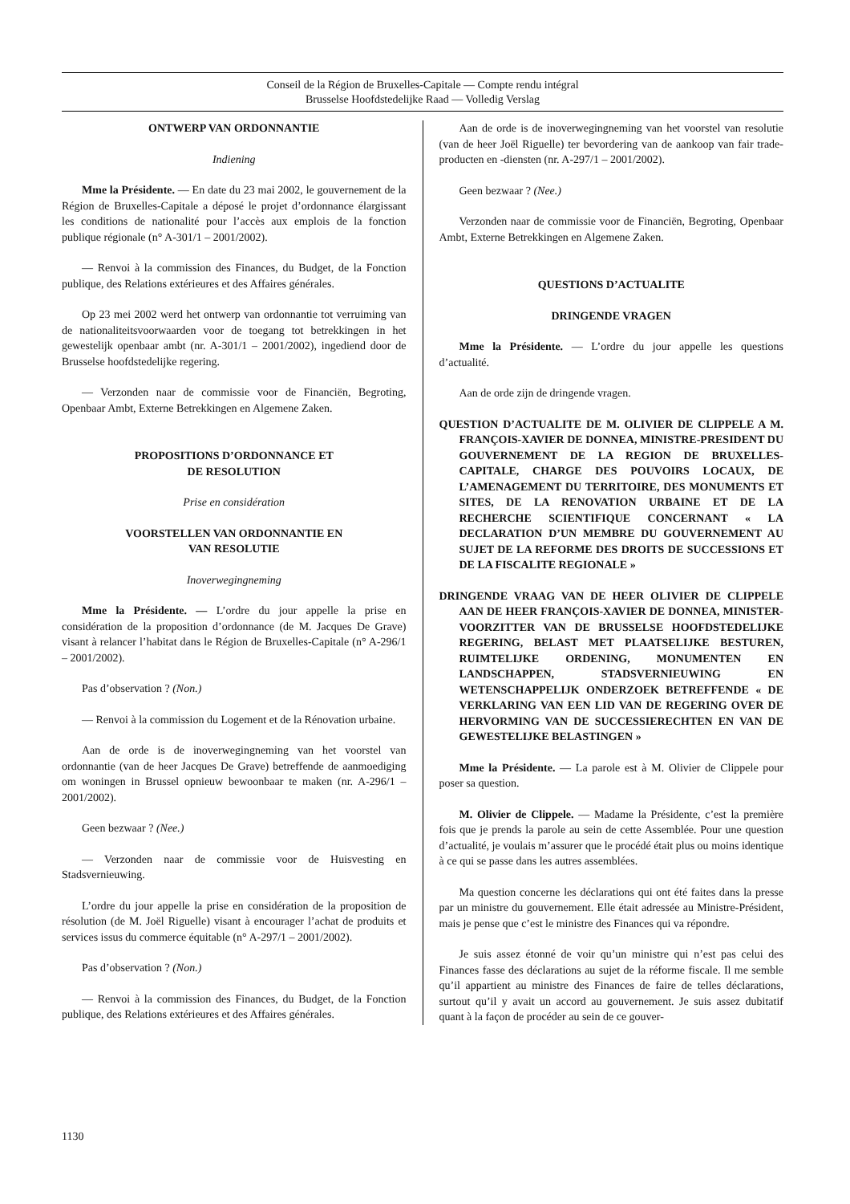Conseil de la Région de Bruxelles-Capitale — Compte rendu intégral
Brusselse Hoofdstedelijke Raad — Volledig Verslag
ONTWERP VAN ORDONNANTIE
Indiening
Mme la Présidente. — En date du 23 mai 2002, le gouvernement de la Région de Bruxelles-Capitale a déposé le projet d’ordonnance élargissant les conditions de nationalité pour l’accès aux emplois de la fonction publique régionale (n° A-301/1 – 2001/2002).
— Renvoi à la commission des Finances, du Budget, de la Fonction publique, des Relations extérieures et des Affaires générales.
Op 23 mei 2002 werd het ontwerp van ordonnantie tot verruiming van de nationaliteitsvoorwaarden voor de toegang tot betrekkingen in het gewestelijk openbaar ambt (nr. A-301/1 – 2001/2002), ingediend door de Brusselse hoofdstedelijke regering.
— Verzonden naar de commissie voor de Financiën, Begroting, Openbaar Ambt, Externe Betrekkingen en Algemene Zaken.
PROPOSITIONS D’ORDONNANCE ET
DE RESOLUTION
Prise en considération
VOORSTELLEN VAN ORDONNANTIE EN
VAN RESOLUTIE
Inoverwegingneming
Mme la Présidente. — L’ordre du jour appelle la prise en considération de la proposition d’ordonnance (de M. Jacques De Grave) visant à relancer l’habitat dans le Région de Bruxelles-Capitale (n° A-296/1 – 2001/2002).
Pas d’observation ? (Non.)
— Renvoi à la commission du Logement et de la Rénovation urbaine.
Aan de orde is de inoverwegingneming van het voorstel van ordonnantie (van de heer Jacques De Grave) betreffende de aanmoediging om woningen in Brussel opnieuw bewoonbaar te maken (nr. A-296/1 – 2001/2002).
Geen bezwaar ? (Nee.)
— Verzonden naar de commissie voor de Huisvesting en Stadsvernieuwing.
L’ordre du jour appelle la prise en considération de la proposition de résolution (de M. Joël Riguelle) visant à encourager l’achat de produits et services issus du commerce équitable (n° A-297/1 – 2001/2002).
Pas d’observation ? (Non.)
— Renvoi à la commission des Finances, du Budget, de la Fonction publique, des Relations extérieures et des Affaires générales.
Aan de orde is de inoverwegingneming van het voorstel van resolutie (van de heer Joël Riguelle) ter bevordering van de aankoop van fair trade-producten en -diensten (nr. A-297/1 – 2001/2002).
Geen bezwaar ? (Nee.)
Verzonden naar de commissie voor de Financiën, Begroting, Openbaar Ambt, Externe Betrekkingen en Algemene Zaken.
QUESTIONS D’ACTUALITE
DRINGENDE VRAGEN
Mme la Présidente. — L’ordre du jour appelle les questions d’actualité.
Aan de orde zijn de dringende vragen.
QUESTION D’ACTUALITE DE M. OLIVIER DE CLIPPELE A M. FRANÇOIS-XAVIER DE DONNEA, MINISTRE-PRESIDENT DU GOUVERNEMENT DE LA REGION DE BRUXELLES-CAPITALE, CHARGE DES POUVOIRS LOCAUX, DE L’AMENAGEMENT DU TERRITOIRE, DES MONUMENTS ET SITES, DE LA RENOVATION URBAINE ET DE LA RECHERCHE SCIENTIFIQUE CONCERNANT « LA DECLARATION D’UN MEMBRE DU GOUVERNEMENT AU SUJET DE LA REFORME DES DROITS DE SUCCESSIONS ET DE LA FISCALITE REGIONALE »
DRINGENDE VRAAG VAN DE HEER OLIVIER DE CLIPPELE AAN DE HEER FRANÇOIS-XAVIER DE DONNEA, MINISTER-VOORZITTER VAN DE BRUSSELSE HOOFDSTEDELIJKE REGERING, BELAST MET PLAATSELIJKE BESTUREN, RUIMTELIJKE ORDENING, MONUMENTEN EN LANDSCHAPPEN, STADSVERNIEUWING EN WETENSCHAPPELIJK ONDERZOEK BETREFFENDE « DE VERKLARING VAN EEN LID VAN DE REGERING OVER DE HERVORMING VAN DE SUCCESSIERECHTEN EN VAN DE GEWESTELIJKE BELASTINGEN »
Mme la Présidente. — La parole est à M. Olivier de Clippele pour poser sa question.
M. Olivier de Clippele. — Madame la Présidente, c’est la première fois que je prends la parole au sein de cette Assemblée. Pour une question d’actualité, je voulais m’assurer que le procédé était plus ou moins identique à ce qui se passe dans les autres assemblées.
Ma question concerne les déclarations qui ont été faites dans la presse par un ministre du gouvernement. Elle était adressée au Ministre-Président, mais je pense que c’est le ministre des Finances qui va répondre.
Je suis assez étonné de voir qu’un ministre qui n’est pas celui des Finances fasse des déclarations au sujet de la réforme fiscale. Il me semble qu’il appartient au ministre des Finances de faire de telles déclarations, surtout qu’il y avait un accord au gouvernement. Je suis assez dubitatif quant à la façon de procéder au sein de ce gouver-
1130